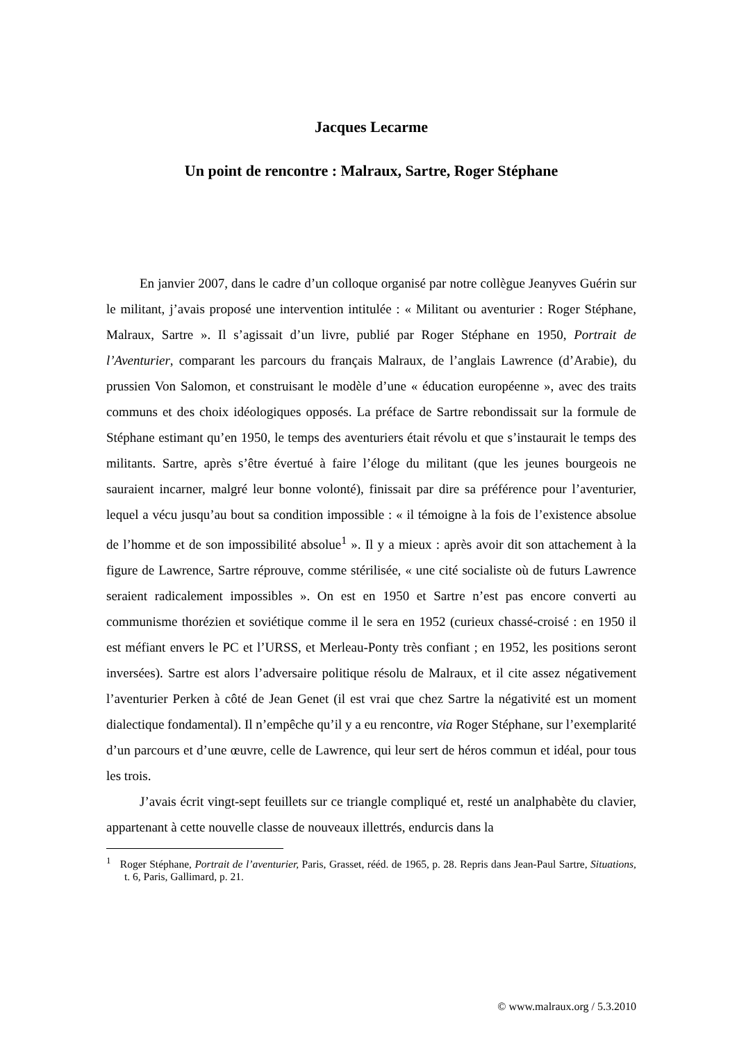Jacques Lecarme
Un point de rencontre : Malraux, Sartre, Roger Stéphane
En janvier 2007, dans le cadre d’un colloque organisé par notre collègue Jeanyves Guérin sur le militant, j’avais proposé une intervention intitulée : « Militant ou aventurier : Roger Stéphane, Malraux, Sartre ». Il s’agissait d’un livre, publié par Roger Stéphane en 1950, Portrait de l’Aventurier, comparant les parcours du français Malraux, de l’anglais Lawrence (d’Arabie), du prussien Von Salomon, et construisant le modèle d’une « éducation européenne », avec des traits communs et des choix idéologiques opposés. La préface de Sartre rebondissait sur la formule de Stéphane estimant qu’en 1950, le temps des aventuriers était révolu et que s’instaurait le temps des militants. Sartre, après s’être évertué à faire l’éloge du militant (que les jeunes bourgeois ne sauraient incarner, malgré leur bonne volonté), finissait par dire sa préférence pour l’aventurier, lequel a vécu jusqu’au bout sa condition impossible : « il témoigne à la fois de l’existence absolue de l’homme et de son impossibilité absolue<sup>1</sup> ». Il y a mieux : après avoir dit son attachement à la figure de Lawrence, Sartre réprouve, comme stérilisée, « une cité socialiste où de futurs Lawrence seraient radicalement impossibles ». On est en 1950 et Sartre n’est pas encore converti au communisme thorézien et soviétique comme il le sera en 1952 (curieux chassé-croisé : en 1950 il est méfiant envers le PC et l’URSS, et Merleau-Ponty très confiant ; en 1952, les positions seront inversées). Sartre est alors l’adversaire politique résolu de Malraux, et il cite assez négativement l’aventurier Perken à côté de Jean Genet (il est vrai que chez Sartre la négativité est un moment dialectique fondamental). Il n’empêche qu’il y a eu rencontre, via Roger Stéphane, sur l’exemplarité d’un parcours et d’une œuvre, celle de Lawrence, qui leur sert de héros commun et idéal, pour tous les trois.
J’avais écrit vingt-sept feuillets sur ce triangle compliqué et, resté un analphabète du clavier, appartenant à cette nouvelle classe de nouveaux illettrés, endurcis dans la
<sup>1</sup> Roger Stéphane, Portrait de l’aventurier, Paris, Grasset, rééd. de 1965, p. 28. Repris dans Jean-Paul Sartre, Situations, t. 6, Paris, Gallimard, p. 21.
© www.malraux.org / 5.3.2010